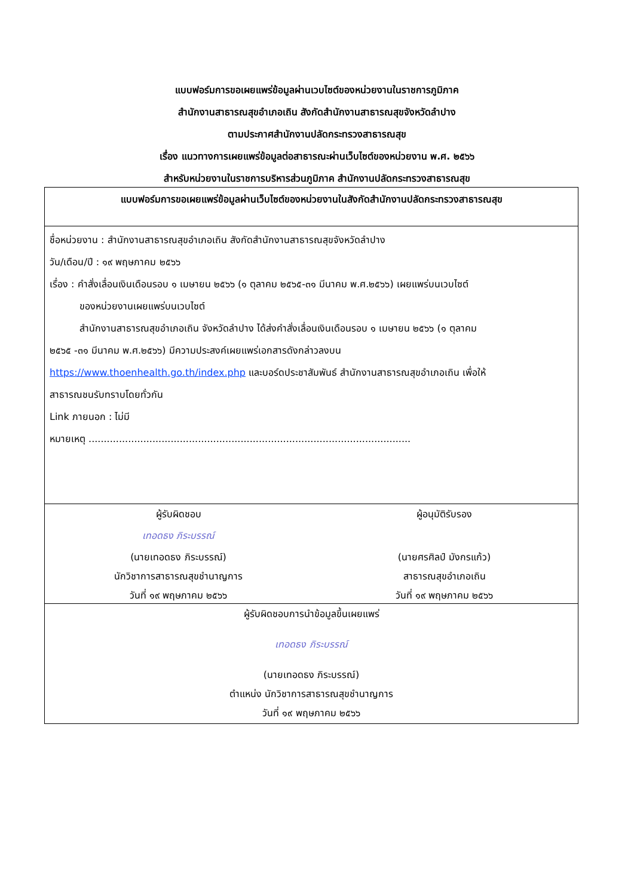แบบฟอร์มการขอเผยแพร่ข้อมูลผ่านเวบไซต์ของหน่วยงานในราชการภูมิภาค
สำนักงานสาธารณสุขอำเภอเถิน สังกัดสำนักงานสาธารณสุขจังหวัดลำปาง
ตามประกาศสำนักงานปลัดกระทรวงสาธารณสุข
เรื่อง แนวทางการเผยแพร่ข้อมูลต่อสาธารณะผ่านเว็บไซต์ของหน่วยงาน พ.ศ. ๒๕๖๖
สำหรับหน่วยงานในราชการบริหารส่วนภูมิภาค สำนักงานปลัดกระทรวงสาธารณสุข
| แบบฟอร์มการขอเผยแพร่ข้อมูลผ่านเว็บไซต์ของหน่วยงานในสังกัดสำนักงานปลัดกระทรวงสาธารณสุข |
| --- |
| ชื่อหน่วยงาน : สำนักงานสาธารณสุขอำเภอเถิน สังกัดสำนักงานสาธารณสุขจังหวัดลำปาง วัน/เดือน/ปี : ๑๙ พฤษภาคม ๒๕๖๖ เรื่อง : คำสั่งเลื่อนเงินเดือนรอบ ๑ เมษายน ๒๕๖๖ (๑ ตุลาคม ๒๕๖๕-๓๑ มีนาคม พ.ศ.๒๕๖๖) เผยแพร่บนเวบไซต์ ของหน่วยงานเผยแพร่บนเวบไซต์ สำนักงานสาธารณสุขอำเภอเถิน จังหวัดลำปาง ได้ส่งคำสั่งเลื่อนเงินเดือนรอบ ๑ เมษายน ๒๕๖๖ (๑ ตุลาคม ๒๕๖๕ -๓๑ มีนาคม พ.ศ.๒๕๖๖) มีความประสงค์เผยแพร่เอกสารดังกล่าวลงบน https://www.thoenhealth.go.th/index.php และบอร์ดประชาสัมพันธ์ สำนักงานสาธารณสุขอำเภอเถิน เพื่อให้ สาธารณชนรับทราบโดยทั่วกัน Link ภายนอก : ไม่มี หมายเหตุ .......................................................................................................... |
| ผู้รับผิดชอบ เทอดธง ภิระบรรณ์ (นายเทอดธง ภิระบรรณ์) นักวิชาการสาธารณสุขชำนาญการ วันที่ ๑๙ พฤษภาคม ๒๕๖๖ ผู้อนุมัติรับรอง (นายศรศิลป์ มังกรแก้ว) สาธารณสุขอำเภอเถิน วันที่ ๑๙ พฤษภาคม ๒๕๖๖ |
| ผู้รับผิดชอบการนำข้อมูลขึ้นเผยแพร่ เทอดธง ภิระบรรณ์ (นายเทอดธง ภิระบรรณ์) ตำแหน่ง นักวิชาการสาธารณสุขชำนาญการ วันที่ ๑๙ พฤษภาคม ๒๕๖๖ |